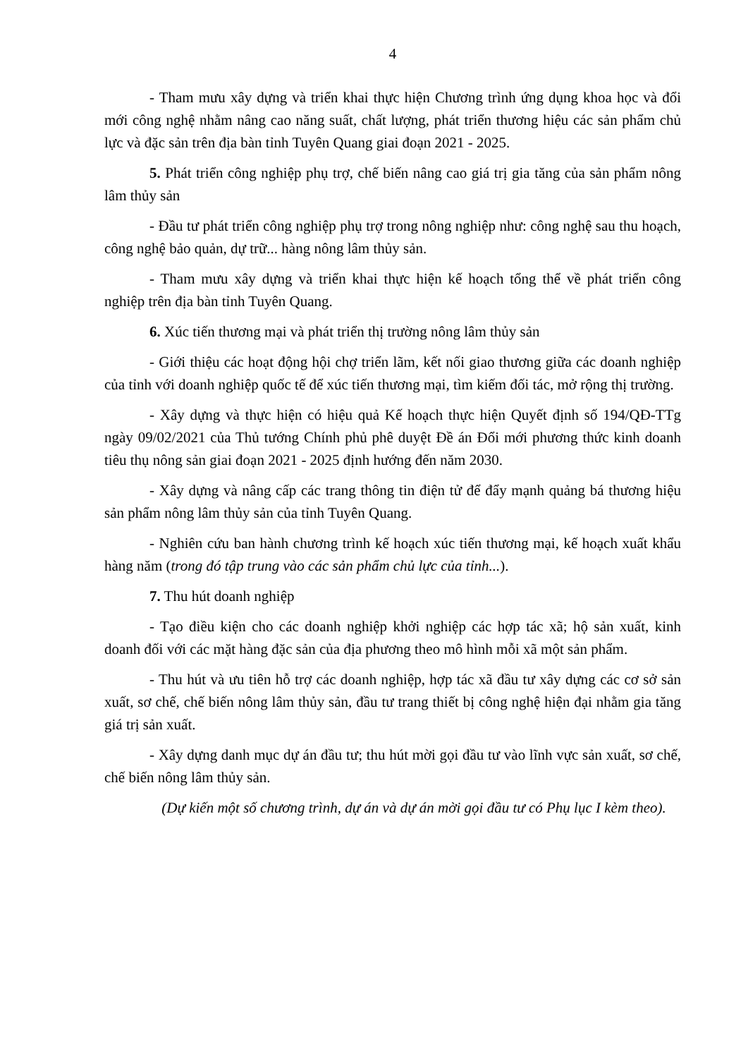4
- Tham mưu xây dựng và triển khai thực hiện Chương trình ứng dụng khoa học và đổi mới công nghệ nhằm nâng cao năng suất, chất lượng, phát triển thương hiệu các sản phẩm chủ lực và đặc sản trên địa bàn tỉnh Tuyên Quang giai đoạn 2021 - 2025.
5. Phát triển công nghiệp phụ trợ, chế biến nâng cao giá trị gia tăng của sản phẩm nông lâm thủy sản
- Đầu tư phát triển công nghiệp phụ trợ trong nông nghiệp như: công nghệ sau thu hoạch, công nghệ bảo quản, dự trữ... hàng nông lâm thủy sản.
- Tham mưu xây dựng và triển khai thực hiện kế hoạch tổng thể về phát triển công nghiệp trên địa bàn tỉnh Tuyên Quang.
6. Xúc tiến thương mại và phát triển thị trường nông lâm thủy sản
- Giới thiệu các hoạt động hội chợ triển lãm, kết nối giao thương giữa các doanh nghiệp của tỉnh với doanh nghiệp quốc tế để xúc tiến thương mại, tìm kiếm đối tác, mở rộng thị trường.
- Xây dựng và thực hiện có hiệu quả Kế hoạch thực hiện Quyết định số 194/QĐ-TTg ngày 09/02/2021 của Thủ tướng Chính phủ phê duyệt Đề án Đổi mới phương thức kinh doanh tiêu thụ nông sản giai đoạn 2021 - 2025 định hướng đến năm 2030.
- Xây dựng và nâng cấp các trang thông tin điện tử để đẩy mạnh quảng bá thương hiệu sản phẩm nông lâm thủy sản của tỉnh Tuyên Quang.
- Nghiên cứu ban hành chương trình kế hoạch xúc tiến thương mại, kế hoạch xuất khẩu hàng năm (trong đó tập trung vào các sản phẩm chủ lực của tỉnh...).
7. Thu hút doanh nghiệp
- Tạo điều kiện cho các doanh nghiệp khởi nghiệp các hợp tác xã; hộ sản xuất, kinh doanh đối với các mặt hàng đặc sản của địa phương theo mô hình mỗi xã một sản phẩm.
- Thu hút và ưu tiên hỗ trợ các doanh nghiệp, hợp tác xã đầu tư xây dựng các cơ sở sản xuất, sơ chế, chế biến nông lâm thủy sản, đầu tư trang thiết bị công nghệ hiện đại nhằm gia tăng giá trị sản xuất.
- Xây dựng danh mục dự án đầu tư; thu hút mời gọi đầu tư vào lĩnh vực sản xuất, sơ chế, chế biến nông lâm thủy sản.
(Dự kiến một số chương trình, dự án và dự án mời gọi đầu tư có Phụ lục I kèm theo).